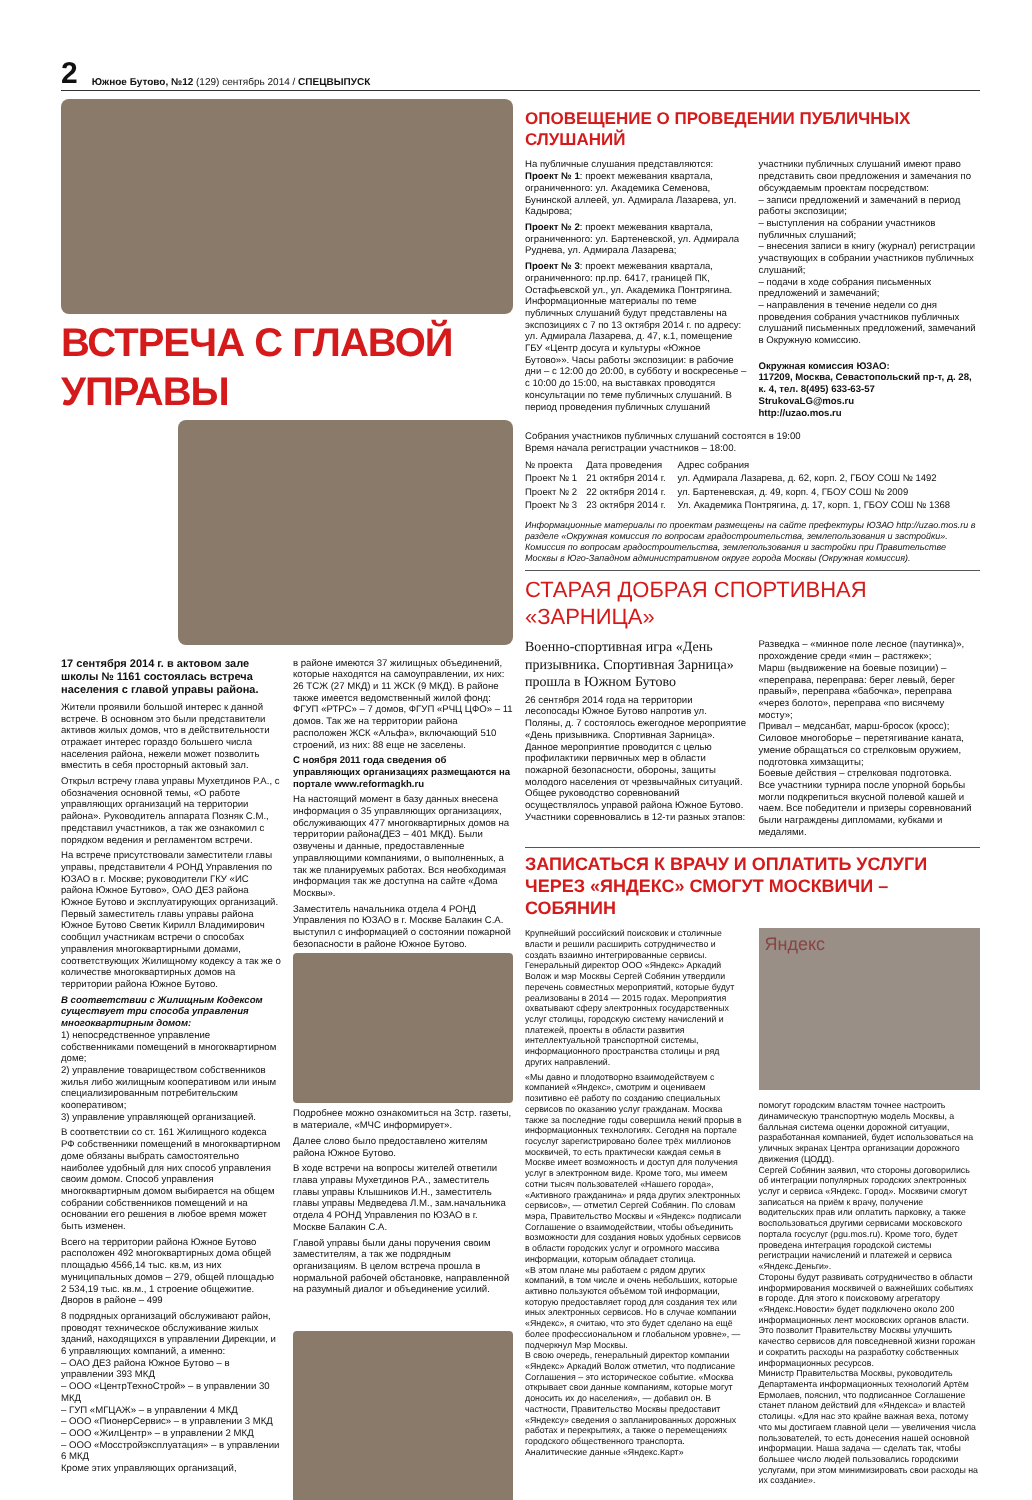2 Южное Бутово, №12 (129) сентябрь 2014 / СПЕЦВЫПУСК
ВСТРЕЧА С ГЛАВОЙ УПРАВЫ
17 сентября 2014 г. в актовом зале школы № 1161 состоялась встреча населения с главой управы района.
Жители проявили большой интерес к данной встрече. В основном это были представители активов жилых домов, что в действительности отражает интерес гораздо большего числа населения района, нежели может позволить вместить в себя просторный актовый зал.
Открыл встречу глава управы Мухетдинов Р.А., с обозначения основной темы, «О работе управляющих организаций на территории района». Руководитель аппарата Позняк С.М., представил участников, а так же ознакомил с порядком ведения и регламентом встречи.
На встрече присутствовали заместители главы управы, представители 4 РОНД Управления по ЮЗАО в г. Москве; руководители ГКУ «ИС района Южное Бутово», ОАО ДЕЗ района Южное Бутово и эксплуатирующих организаций. Первый заместитель главы управы района Южное Бутово Светик Кирилл Владимирович сообщил участникам встречи о способах управления многоквартирными домами, соответствующих Жилищному кодексу а так же о количестве многоквартирных домов на территории района Южное Бутово.
В соответствии с Жилищным Кодексом существует три способа управления многоквартирным домом:
1) непосредственное управление собственниками помещений в многоквартирном доме;
2) управление товариществом собственников жилья либо жилищным кооперативом или иным специализированным потребительским кооперативом;
3) управление управляющей организацией.
В соответствии со ст. 161 Жилищного кодекса РФ собственники помещений в многоквартирном доме обязаны выбрать самостоятельно наиболее удобный для них способ управления своим домом. Способ управления многоквартирным домом выбирается на общем собрании собственников помещений и на основании его решения в любое время может быть изменен.
Всего на территории района Южное Бутово расположен 492 многоквартирных дома общей площадью 4566,14 тыс. кв.м, из них муниципальных домов – 279, общей площадью 2 534,19 тыс. кв.м., 1 строение общежитие. Дворов в районе – 499
8 подрядных организаций обслуживают район, проводят техническое обслуживание жилых зданий, находящихся в управлении Дирекции, и 6 управляющих компаний, а именно:
– ОАО ДЕЗ района Южное Бутово – в управлении 393 МКД
– ООО «ЦентрТехноСтрой» – в управлении 30 МКД
– ГУП «МГЦАЖ» – в управлении 4 МКД
– ООО «ПионерСервис» – в управлении 3 МКД
– ООО «ЖилЦентр» – в управлении 2 МКД
– ООО «Мосстройэксплуатация» – в управлении 6 МКД
Кроме этих управляющих организаций,
в районе имеются 37 жилищных объединений, которые находятся на самоуправлении, их них: 26 ТСЖ (27 МКД) и 11 ЖСК (9 МКД). В районе также имеется ведомственный жилой фонд: ФГУП «РТРС» – 7 домов, ФГУП «РЧЦ ЦФО» – 11 домов. Так же на территории района расположен ЖСК «Альфа», включающий 510 строений, из них: 88 еще не заселены.
С ноября 2011 года сведения об управляющих организациях размещаются на портале www.reformagkh.ru
На настоящий момент в базу данных внесена информация о 35 управляющих организациях, обслуживающих 477 многоквартирных домов на территории района(ДЕЗ – 401 МКД). Были озвучены и данные, предоставленные управляющими компаниями, о выполненных, а так же планируемых работах. Вся необходимая информация так же доступна на сайте «Дома Москвы».
Заместитель начальника отдела 4 РОНД Управления по ЮЗАО в г. Москве Балакин С.А. выступил с информацией о состоянии пожарной безопасности в районе Южное Бутово.
Подробнее можно ознакомиться на 3стр. газеты, в материале, «МЧС информирует».
Далее слово было предоставлено жителям района Южное Бутово.
В ходе встречи на вопросы жителей ответили глава управы Мухетдинов Р.А., заместитель главы управы Клышников И.Н., заместитель главы управы Медведева Л.М., зам.начальника отдела 4 РОНД Управления по ЮЗАО в г. Москве Балакин С.А.
Главой управы были даны поручения своим заместителям, а так же подрядным организациям. В целом встреча прошла в нормальной рабочей обстановке, направленной на разумный диалог и объединение усилий.
ОПОВЕЩЕНИЕ О ПРОВЕДЕНИИ ПУБЛИЧНЫХ СЛУШАНИЙ
На публичные слушания представляются:
Проект № 1: проект межевания квартала, ограниченного: ул. Академика Семенова, Бунинской аллеей, ул. Адмирала Лазарева, ул. Кадырова;
Проект № 2: проект межевания квартала, ограниченного: ул. Бартеневской, ул. Адмирала Руднева, ул. Адмирала Лазарева;
Проект № 3: проект межевания квартала, ограниченного: пр.пр. 6417, границей ПК, Остафьевской ул., ул. Академика Понтрягина. Информационные материалы по теме публичных слушаний будут представлены на экспозициях с 7 по 13 октября 2014 г. по адресу: ул. Адмирала Лазарева, д. 47, к.1, помещение ГБУ «Центр досуга и культуры «Южное Бутово»». Часы работы экспозиции: в рабочие дни – с 12:00 до 20:00, в субботу и воскресенье – с 10:00 до 15:00, на выставках проводятся консультации по теме публичных слушаний. В период проведения публичных слушаний
участники публичных слушаний имеют право представить свои предложения и замечания по обсуждаемым проектам посредством:
– записи предложений и замечаний в период работы экспозиции;
– выступления на собрании участников публичных слушаний;
– внесения записи в книгу (журнал) регистрации участвующих в собрании участников публичных слушаний;
– подачи в ходе собрания письменных предложений и замечаний;
– направления в течение недели со дня проведения собрания участников публичных слушаний письменных предложений, замечаний в Окружную комиссию.
Окружная комиссия ЮЗАО:
117209, Москва, Севастопольский пр-т, д. 28, к. 4, тел. 8(495) 633-63-57
StrukovaLG@mos.ru
http://uzao.mos.ru
Собрания участников публичных слушаний состоятся в 19:00
Время начала регистрации участников – 18:00.
| № проекта | Дата проведения | Адрес собрания |
| --- | --- | --- |
| Проект № 1 | 21 октября 2014 г. | ул. Адмирала Лазарева, д. 62, корп. 2, ГБОУ СОШ № 1492 |
| Проект № 2 | 22 октября 2014 г. | ул. Бартеневская, д. 49, корп. 4, ГБОУ СОШ № 2009 |
| Проект № 3 | 23 октября 2014 г. | Ул. Академика Понтрягина, д. 17, корп. 1, ГБОУ СОШ № 1368 |
Информационные материалы по проектам размещены на сайте префектуры ЮЗАО http://uzao.mos.ru в разделе «Окружная комиссия по вопросам градостроительства, землепользования и застройки». Комиссия по вопросам градостроительства, землепользования и застройки при Правительстве Москвы в Юго-Западном административном округе города Москвы (Окружная комиссия).
СТАРАЯ ДОБРАЯ СПОРТИВНАЯ «ЗАРНИЦА»
Военно-спортивная игра «День призывника. Спортивная Зарница» прошла в Южном Бутово
26 сентября 2014 года на территории лесопосады Южное Бутово напротив ул. Поляны, д. 7 состоялось ежегодное мероприятие «День призывника. Спортивная Зарница». Данное мероприятие проводится с целью профилактики первичных мер в области пожарной безопасности, обороны, защиты молодого населения от чрезвычайных ситуаций. Общее руководство соревнований осуществлялось управой района Южное Бутово. Участники соревновались в 12-ти разных этапов:
Разведка – «минное поле лесное (паутинка)», прохождение среди «мин – растяжек»;
Марш (выдвижение на боевые позиции) – «переправа, переправа: берег левый, берег правый», переправа «бабочка», переправа «через болото», переправа «по висячему мосту»;
Привал – медсанбат, марш-бросок (кросс);
Силовое многоборье – перетягивание каната, умение обращаться со стрелковым оружием, подготовка химзащиты;
Боевые действия – стрелковая подготовка.
Все участники турнира после упорной борьбы могли подкрепиться вкусной полевой кашей и чаем. Все победители и призеры соревнований были награждены дипломами, кубками и медалями.
ЗАПИСАТЬСЯ К ВРАЧУ И ОПЛАТИТЬ УСЛУГИ ЧЕРЕЗ «ЯНДЕКС» СМОГУТ МОСКВИЧИ – СОБЯНИН
Крупнейший российский поисковик и столичные власти и решили расширить сотрудничество и создать взаимно интегрированные сервисы. Генеральный директор ООО «Яндекс» Аркадий Волож и мэр Москвы Сергей Собянин утвердили перечень совместных мероприятий, которые будут реализованы в 2014 — 2015 годах. Мероприятия охватывают сферу электронных государственных услуг столицы, городскую систему начислений и платежей, проекты в области развития интеллектуальной транспортной системы, информационного пространства столицы и ряд других направлений.
«Мы давно и плодотворно взаимодействуем с компанией «Яндекс», смотрим и оцениваем позитивно её работу по созданию специальных сервисов по оказанию услуг гражданам. Москва также за последние годы совершила некий прорыв в информационных технологиях. Сегодня на портале госуслуг зарегистрировано более трёх миллионов москвичей, то есть практически каждая семья в Москве имеет возможность и доступ для получения услуг в электронном виде. Кроме того, мы имеем сотни тысяч пользователей «Нашего города», «Активного гражданина» и ряда других электронных сервисов», — отметил Сергей Собянин. По словам мэра, Правительство Москвы и «Яндекс» подписали Соглашение о взаимодействии, чтобы объединить возможности для создания новых удобных сервисов в области городских услуг и огромного массива информации, которым обладает столица.
«В этом плане мы работаем с рядом других компаний, в том числе и очень небольших, которые активно пользуются объёмом той информации, которую предоставляет город для создания тех или иных электронных сервисов. Но в случае компании «Яндекс», я считаю, что это будет сделано на ещё более профессиональном и глобальном уровне», — подчеркнул Мэр Москвы.
В свою очередь, генеральный директор компании «Яндекс» Аркадий Волож отметил, что подписание Соглашения – это историческое событие. «Москва открывает свои данные компаниям, которые могут доносить их до населения», — добавил он. В частности, Правительство Москвы предоставит «Яндексу» сведения о запланированных дорожных работах и перекрытиях, а также о перемещениях городского общественного транспорта. Аналитические данные «Яндекс.Карт»
Яндекс
помогут городским властям точнее настроить динамическую транспортную модель Москвы, а балльная система оценки дорожной ситуации, разработанная компанией, будет использоваться на уличных экранах Центра организации дорожного движения (ЦОДД).
Сергей Собянин заявил, что стороны договорились об интеграции популярных городских электронных услуг и сервиса «Яндекс. Город». Москвичи смогут записаться на приём к врачу, получение водительских прав или оплатить парковку, а также воспользоваться другими сервисами московского портала госуслуг (pgu.mos.ru). Кроме того, будет проведена интеграция городской системы регистрации начислений и платежей и сервиса «Яндекс.Деньги».
Стороны будут развивать сотрудничество в области информирования москвичей о важнейших событиях в городе. Для этого к поисковому агрегатору «Яндекс.Новости» будет подключено около 200 информационных лент московских органов власти. Это позволит Правительству Москвы улучшить качество сервисов для повседневной жизни горожан и сократить расходы на разработку собственных информационных ресурсов.
Министр Правительства Москвы, руководитель Департамента информационных технологий Артём Ермолаев, пояснил, что подписанное Соглашение станет планом действий для «Яндекса» и властей столицы. «Для нас это крайне важная веха, потому что мы достигаем главной цели — увеличения числа пользователей, то есть донесения нашей основной информации. Наша задача — сделать так, чтобы большее число людей пользовались городскими услугами, при этом минимизировать свои расходы на их создание».